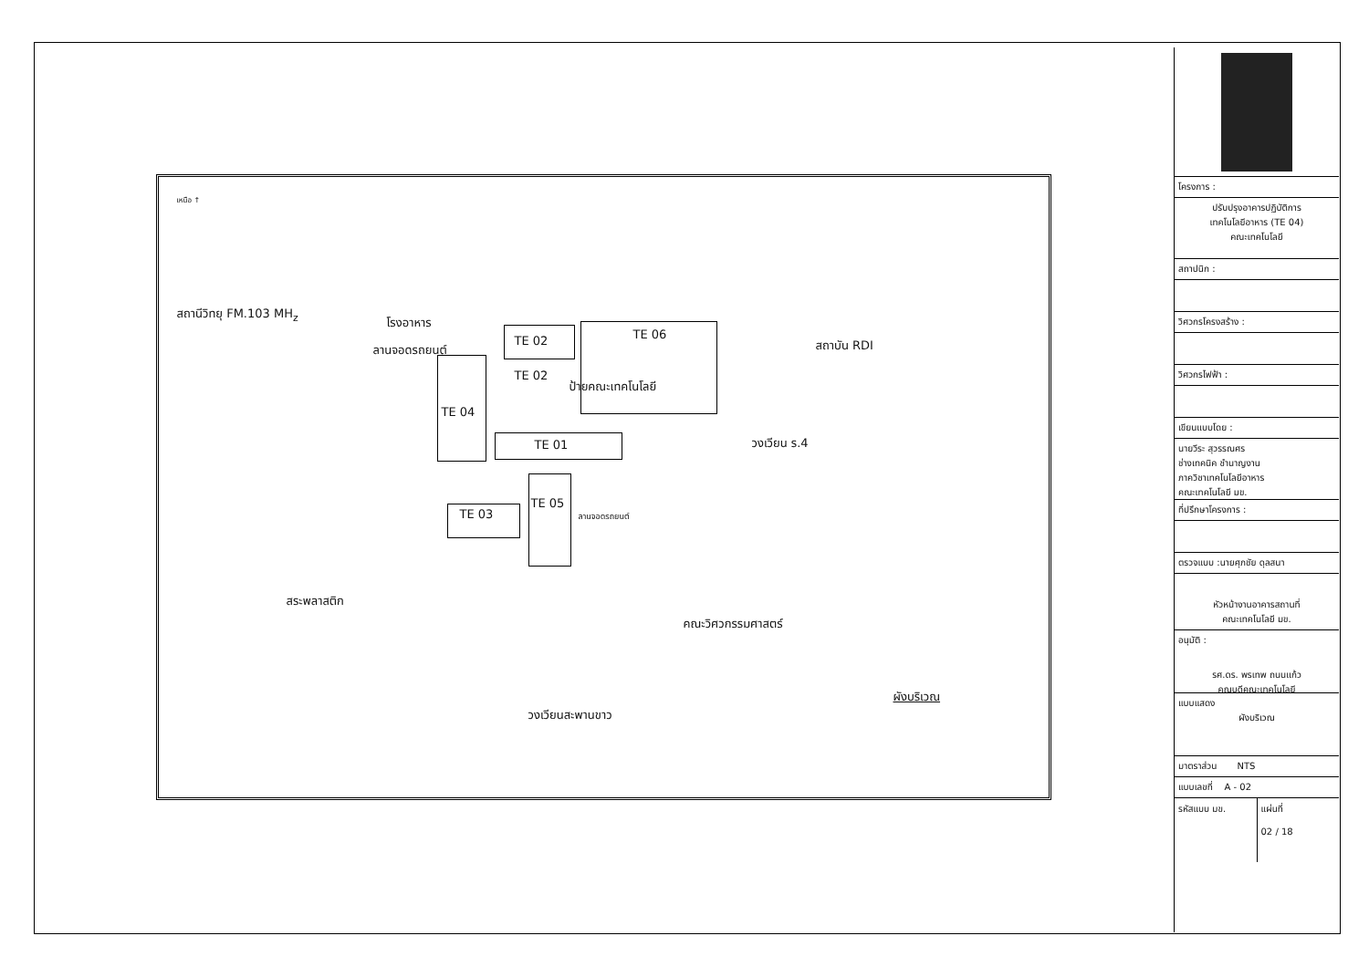เหนือ ↑
สถานีวิทยุ FM.103 MH<sub>z</sub>
โรงอาหาร
ลานจอดรถยนต์
TE 02
TE 02
TE 06
ป้ายคณะเทคโนโลยี
สถาบัน RDI
TE 04
TE 01 วงเวียน ร.4
TE 05
ลานจอดรถยนต์
TE 03
สระพลาสติก
คณะวิศวกรรมศาสตร์
วงเวียนสะพานขาว
ผังบริเวณ
โครงการ :
ปรับปรุงอาคารปฏิบัติการ
เทคโนโลยีอาหาร (TE 04)
คณะเทคโนโลยี
สถาปนิก :
วิศวกรโครงสร้าง :
วิศวกรไฟฟ้า :
เขียนแบบโดย :
นายวีระ สุวรรณศร
ช่างเทคนิค ชำนาญงาน
ภาควิชาเทคโนโลยีอาหาร
คณะเทคโนโลยี มข.
ที่ปรึกษาโครงการ :
ตรวจแบบ :นายศุภชัย ดุลสนา
หัวหน้างานอาคารสถานที่
คณะเทคโนโลยี มข.
อนุมัติ :
รศ.ดร. พรเทพ ถนนแก้ว
คณบดีคณะเทคโนโลยี
แบบแสดง
ผังบริเวณ
มาตราส่วน NTS
แบบเลขที่ A - 02
รหัสแบบ มข. แผ่นที่
02 / 18